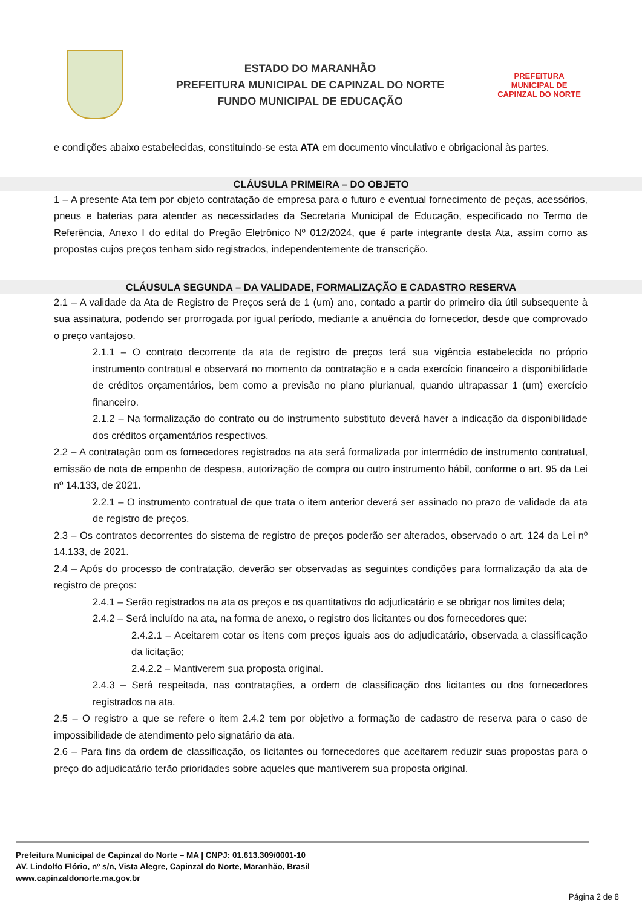ESTADO DO MARANHÃO
PREFEITURA MUNICIPAL DE CAPINZAL DO NORTE
FUNDO MUNICIPAL DE EDUCAÇÃO
PREFEITURA MUNICIPAL DE
CAPINZAL DO NORTE
e condições abaixo estabelecidas, constituindo-se esta ATA em documento vinculativo e obrigacional às partes.
CLÁUSULA PRIMEIRA – DO OBJETO
1 – A presente Ata tem por objeto contratação de empresa para o futuro e eventual fornecimento de peças, acessórios, pneus e baterias para atender as necessidades da Secretaria Municipal de Educação, especificado no Termo de Referência, Anexo I do edital do Pregão Eletrônico Nº 012/2024, que é parte integrante desta Ata, assim como as propostas cujos preços tenham sido registrados, independentemente de transcrição.
CLÁUSULA SEGUNDA – DA VALIDADE, FORMALIZAÇÃO E CADASTRO RESERVA
2.1 – A validade da Ata de Registro de Preços será de 1 (um) ano, contado a partir do primeiro dia útil subsequente à sua assinatura, podendo ser prorrogada por igual período, mediante a anuência do fornecedor, desde que comprovado o preço vantajoso.
2.1.1 – O contrato decorrente da ata de registro de preços terá sua vigência estabelecida no próprio instrumento contratual e observará no momento da contratação e a cada exercício financeiro a disponibilidade de créditos orçamentários, bem como a previsão no plano plurianual, quando ultrapassar 1 (um) exercício financeiro.
2.1.2 – Na formalização do contrato ou do instrumento substituto deverá haver a indicação da disponibilidade dos créditos orçamentários respectivos.
2.2 – A contratação com os fornecedores registrados na ata será formalizada por intermédio de instrumento contratual, emissão de nota de empenho de despesa, autorização de compra ou outro instrumento hábil, conforme o art. 95 da Lei nº 14.133, de 2021.
2.2.1 – O instrumento contratual de que trata o item anterior deverá ser assinado no prazo de validade da ata de registro de preços.
2.3 – Os contratos decorrentes do sistema de registro de preços poderão ser alterados, observado o art. 124 da Lei nº 14.133, de 2021.
2.4 – Após do processo de contratação, deverão ser observadas as seguintes condições para formalização da ata de registro de preços:
2.4.1 – Serão registrados na ata os preços e os quantitativos do adjudicatário e se obrigar nos limites dela;
2.4.2 – Será incluído na ata, na forma de anexo, o registro dos licitantes ou dos fornecedores que:
2.4.2.1 – Aceitarem cotar os itens com preços iguais aos do adjudicatário, observada a classificação da licitação;
2.4.2.2 – Mantiverem sua proposta original.
2.4.3 – Será respeitada, nas contratações, a ordem de classificação dos licitantes ou dos fornecedores registrados na ata.
2.5 – O registro a que se refere o item 2.4.2 tem por objetivo a formação de cadastro de reserva para o caso de impossibilidade de atendimento pelo signatário da ata.
2.6 – Para fins da ordem de classificação, os licitantes ou fornecedores que aceitarem reduzir suas propostas para o preço do adjudicatário terão prioridades sobre aqueles que mantiverem sua proposta original.
Prefeitura Municipal de Capinzal do Norte – MA | CNPJ: 01.613.309/0001-10
AV. Lindolfo Flório, nº s/n, Vista Alegre, Capinzal do Norte, Maranhão, Brasil
www.capinzaldonorte.ma.gov.br
Página 2 de 8